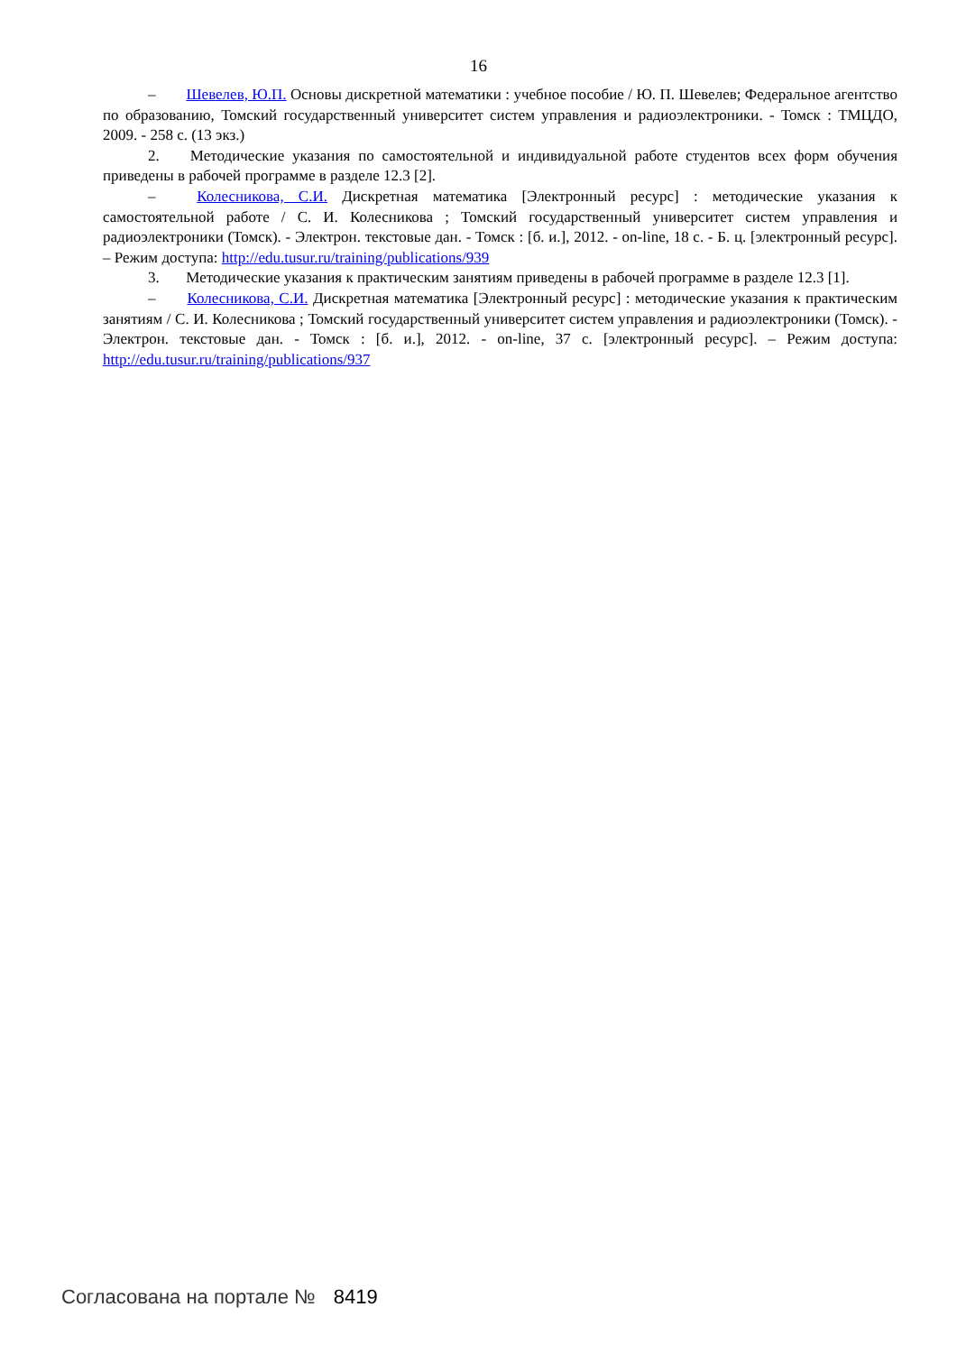16
– Шевелев, Ю.П. Основы дискретной математики : учебное пособие / Ю. П. Шевелев; Федеральное агентство по образованию, Томский государственный университет систем управления и радиоэлектроники. - Томск : ТМЦДО, 2009. - 258 с. (13 экз.)
2. Методические указания по самостоятельной и индивидуальной работе студентов всех форм обучения приведены в рабочей программе в разделе 12.3 [2].
– Колесникова, С.И. Дискретная математика [Электронный ресурс] : методические указания к самостоятельной работе / С. И. Колесникова ; Томский государственный университет систем управления и радиоэлектроники (Томск). - Электрон. текстовые дан. - Томск : [б. и.], 2012. - on-line, 18 с. - Б. ц. [электронный ресурс]. – Режим доступа: http://edu.tusur.ru/training/publications/939
3. Методические указания к практическим занятиям приведены в рабочей программе в разделе 12.3 [1].
– Колесникова, С.И. Дискретная математика [Электронный ресурс] : методические указания к практическим занятиям / С. И. Колесникова ; Томский государственный университет систем управления и радиоэлектроники (Томск). - Электрон. текстовые дан. - Томск : [б. и.], 2012. - on-line, 37 с. [электронный ресурс]. – Режим доступа: http://edu.tusur.ru/training/publications/937
Согласована на портале № 8419